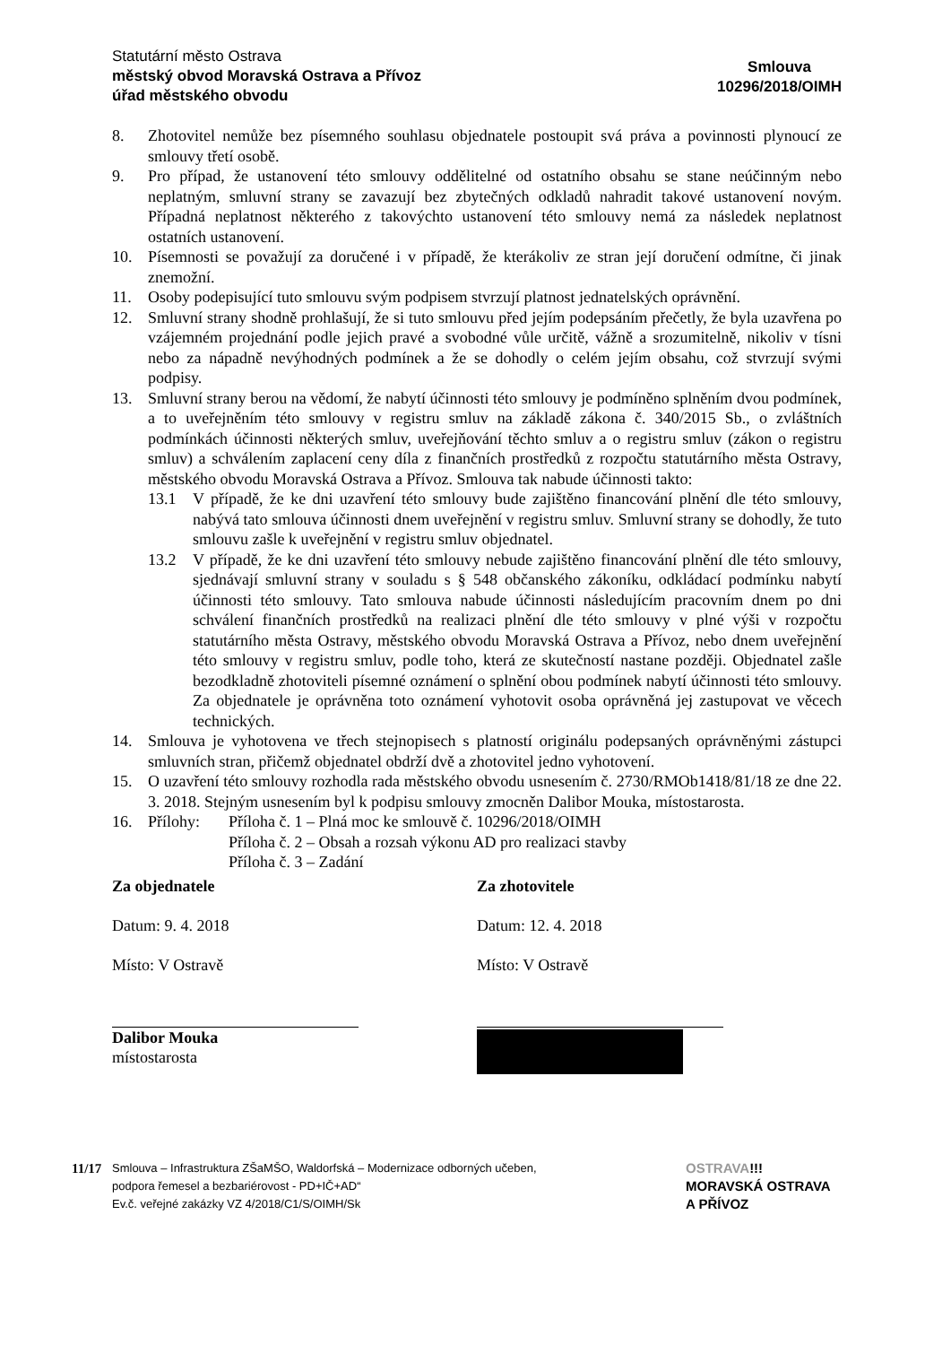Statutární město Ostrava
městský obvod Moravská Ostrava a Přívoz
úřad městského obvodu
Smlouva
10296/2018/OIMH
8. Zhotovitel nemůže bez písemného souhlasu objednatele postoupit svá práva a povinnosti plynoucí ze smlouvy třetí osobě.
9. Pro případ, že ustanovení této smlouvy oddělitelné od ostatního obsahu se stane neúčinným nebo neplatným, smluvní strany se zavazují bez zbytečných odkladů nahradit takové ustanovení novým. Případná neplatnost některého z takovýchto ustanovení této smlouvy nemá za následek neplatnost ostatních ustanovení.
10. Písemnosti se považují za doručené i v případě, že kterákoliv ze stran její doručení odmítne, či jinak znemožní.
11. Osoby podepisující tuto smlouvu svým podpisem stvrzují platnost jednatelských oprávnění.
12. Smluvní strany shodně prohlašují, že si tuto smlouvu před jejím podepsáním přečetly, že byla uzavřena po vzájemném projednání podle jejich pravé a svobodné vůle určitě, vážně a srozumitelně, nikoliv v tísni nebo za nápadně nevýhodných podmínek a že se dohodly o celém jejím obsahu, což stvrzují svými podpisy.
13. Smluvní strany berou na vědomí, že nabytí účinnosti této smlouvy je podmíněno splněním dvou podmínek, a to uveřejněním této smlouvy v registru smluv na základě zákona č. 340/2015 Sb., o zvláštních podmínkách účinnosti některých smluv, uveřejňování těchto smluv a o registru smluv (zákon o registru smluv) a schválením zaplacení ceny díla z finančních prostředků z rozpočtu statutárního města Ostravy, městského obvodu Moravská Ostrava a Přívoz. Smlouva tak nabude účinnosti takto:
13.1 V případě, že ke dni uzavření této smlouvy bude zajištěno financování plnění dle této smlouvy, nabývá tato smlouva účinnosti dnem uveřejnění v registru smluv. Smluvní strany se dohodly, že tuto smlouvu zašle k uveřejnění v registru smluv objednatel.
13.2 V případě, že ke dni uzavření této smlouvy nebude zajištěno financování plnění dle této smlouvy, sjednávají smluvní strany v souladu s § 548 občanského zákoníku, odkládací podmínku nabytí účinnosti této smlouvy. Tato smlouva nabude účinnosti následujícím pracovním dnem po dni schválení finančních prostředků na realizaci plnění dle této smlouvy v plné výši v rozpočtu statutárního města Ostravy, městského obvodu Moravská Ostrava a Přívoz, nebo dnem uveřejnění této smlouvy v registru smluv, podle toho, která ze skutečností nastane později. Objednatel zašle bezodkladně zhotoviteli písemné oznámení o splnění obou podmínek nabytí účinnosti této smlouvy. Za objednatele je oprávněna toto oznámení vyhotovit osoba oprávněná jej zastupovat ve věcech technických.
14. Smlouva je vyhotovena ve třech stejnopisech s platností originálu podepsaných oprávněnými zástupci smluvních stran, přičemž objednatel obdrží dvě a zhotovitel jedno vyhotovení.
15. O uzavření této smlouvy rozhodla rada městského obvodu usnesením č. 2730/RMOb1418/81/18 ze dne 22. 3. 2018. Stejným usnesením byl k podpisu smlouvy zmocněn Dalibor Mouka, místostarosta.
16. Přílohy: Příloha č. 1 – Plná moc ke smlouvě č. 10296/2018/OIMH
Příloha č. 2 – Obsah a rozsah výkonu AD pro realizaci stavby
Příloha č. 3 – Zadání
Za objednatele
Datum: 9. 4. 2018
Místo: V Ostravě
Dalibor Mouka
místostarosta
Za zhotovitele
Datum: 12. 4. 2018
Místo: V Ostravě
11/17
Smlouva – Infrastruktura ZŠaMŠO, Waldorfská – Modernizace odborných učeben,
podpora řemesel a bezbariérovost - PD+IČ+AD“
Ev.č. veřejné zakázky VZ 4/2018/C1/S/OIMH/Sk
OSTRAVA!!!
MORAVSKÁ OSTRAVA
A PŘÍVOZ